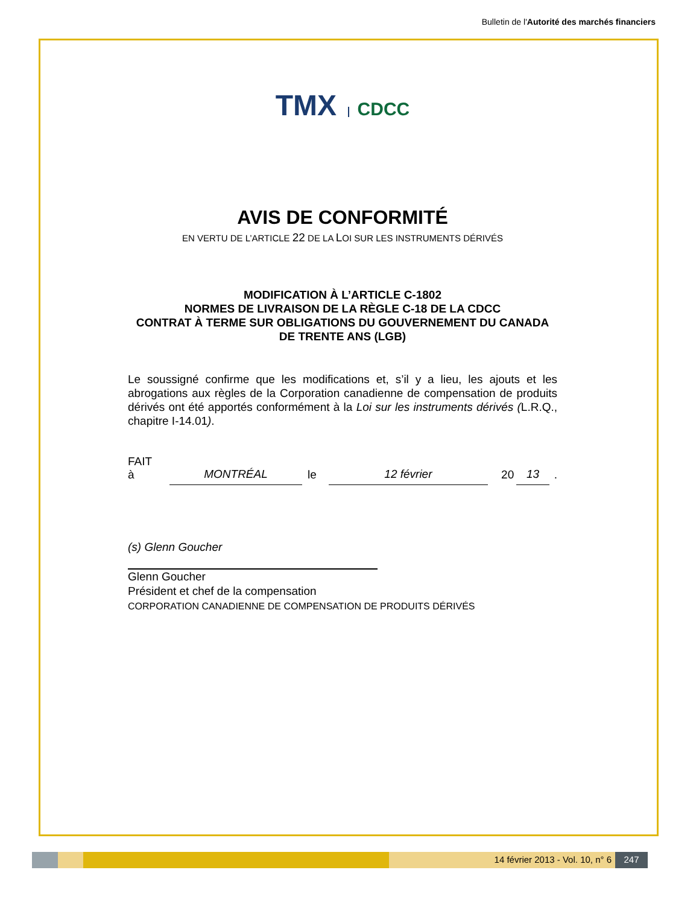Bulletin de l'Autorité des marchés financiers
TMX CDCC
AVIS DE CONFORMITÉ
EN VERTU DE L’ARTICLE 22 DE LA LOI SUR LES INSTRUMENTS DÉRIVÉS
MODIFICATION À L’ARTICLE C-1802
NORMES DE LIVRAISON DE LA RÈGLE C-18 DE LA CDCC
CONTRAT À TERME SUR OBLIGATIONS DU GOUVERNEMENT DU CANADA
DE TRENTE ANS (LGB)
Le soussigné confirme que les modifications et, s’il y a lieu, les ajouts et les abrogations aux règles de la Corporation canadienne de compensation de produits dérivés ont été apportés conformément à la Loi sur les instruments dérivés (L.R.Q., chapitre I-14.01).
FAIT à MONTRÉAL le 12 février 20 13.
(s) Glenn Goucher
Glenn Goucher
Président et chef de la compensation
CORPORATION CANADIENNE DE COMPENSATION DE PRODUITS DÉRIVÉS
14 février 2013 - Vol. 10, n° 6
247